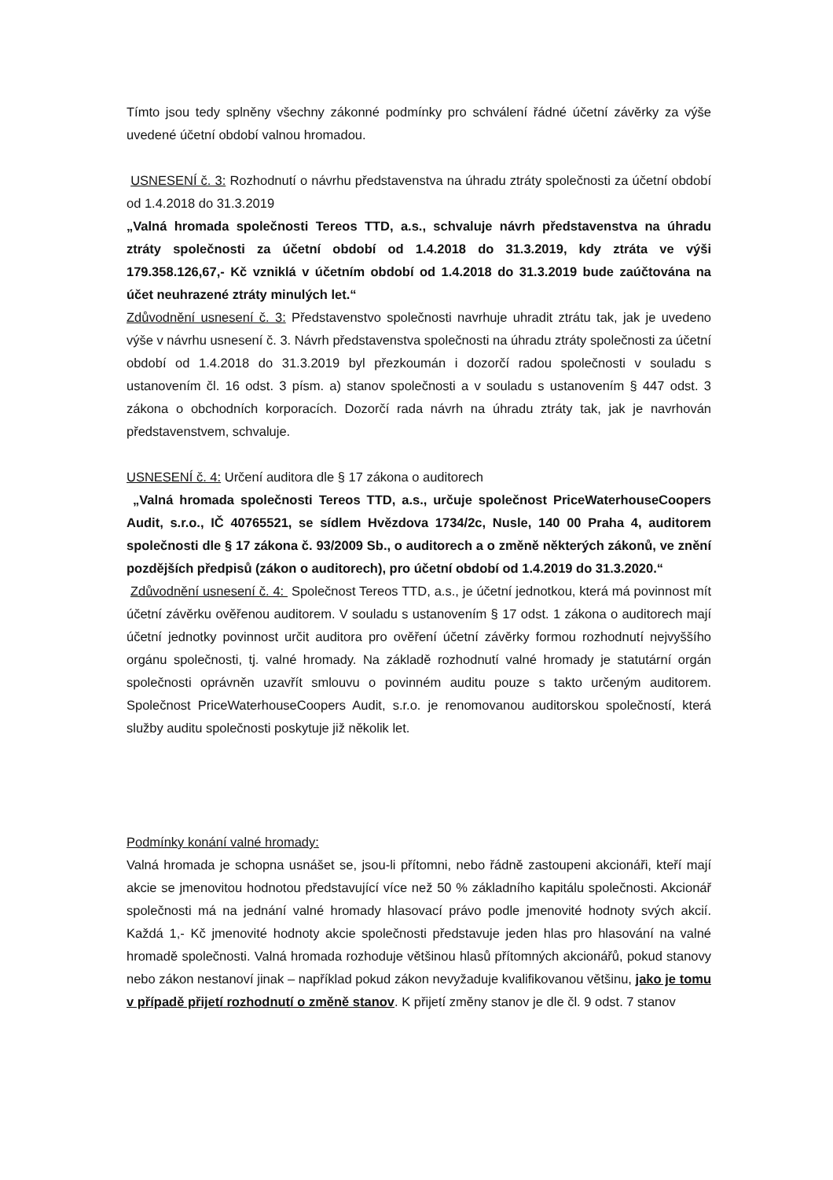Tímto jsou tedy splněny všechny zákonné podmínky pro schválení řádné účetní závěrky za výše uvedené účetní období valnou hromadou.
USNESENÍ č. 3: Rozhodnutí o návrhu představenstva na úhradu ztráty společnosti za účetní období od 1.4.2018 do 31.3.2019
„Valná hromada společnosti Tereos TTD, a.s., schvaluje návrh představenstva na úhradu ztráty společnosti za účetní období od 1.4.2018 do 31.3.2019, kdy ztráta ve výši 179.358.126,67,- Kč vzniklá v účetním období od 1.4.2018 do 31.3.2019 bude zaúčtována na účet neuhrazené ztráty minulých let.“
Zdůvodnění usnesení č. 3: Představenstvo společnosti navrhuje uhradit ztrátu tak, jak je uvedeno výše v návrhu usnesení č. 3. Návrh představenstva společnosti na úhradu ztráty společnosti za účetní období od 1.4.2018 do 31.3.2019 byl přezkoumán i dozorčí radou společnosti v souladu s ustanovením čl. 16 odst. 3 písm. a) stanov společnosti a v souladu s ustanovením § 447 odst. 3 zákona o obchodních korporacích. Dozorčí rada návrh na úhradu ztráty tak, jak je navrhován představenstvem, schvaluje.
USNESENÍ č. 4: Určení auditora dle § 17 zákona o auditorech
„Valná hromada společnosti Tereos TTD, a.s., určuje společnost PriceWaterhouseCoopers Audit, s.r.o., IČ 40765521, se sídlem Hvězdova 1734/2c, Nusle, 140 00 Praha 4, auditorem společnosti dle § 17 zákona č. 93/2009 Sb., o auditorech a o změně některých zákonů, ve znění pozdějších předpisů (zákon o auditorech), pro účetní období od 1.4.2019 do 31.3.2020.“
Zdůvodnění usnesení č. 4: Společnost Tereos TTD, a.s., je účetní jednotkou, která má povinnost mít účetní závěrku ověřenou auditorem. V souladu s ustanovením § 17 odst. 1 zákona o auditorech mají účetní jednotky povinnost určit auditora pro ověření účetní závěrky formou rozhodnutí nejvyššího orgánu společnosti, tj. valné hromady. Na základě rozhodnutí valné hromady je statutární orgán společnosti oprávněn uzavřít smlouvu o povinném auditu pouze s takto určeným auditorem. Společnost PriceWaterhouseCoopers Audit, s.r.o. je renomovanou auditorskou společností, která služby auditu společnosti poskytuje již několik let.
Podmínky konání valné hromady:
Valná hromada je schopna usnášet se, jsou-li přítomni, nebo řádně zastoupeni akcionáři, kteří mají akcie se jmenovitou hodnotou představující více než 50 % základního kapitálu společnosti. Akcionář společnosti má na jednání valné hromady hlasovací právo podle jmenovité hodnoty svých akcií. Každá 1,- Kč jmenovité hodnoty akcie společnosti představuje jeden hlas pro hlasování na valné hromadě společnosti. Valná hromada rozhoduje většinou hlasů přítomných akcionářů, pokud stanovy nebo zákon nestanoví jinak – například pokud zákon nevyžaduje kvalifikovanou většinu, jako je tomu v případě přijetí rozhodnutí o změně stanov. K přijetí změny stanov je dle čl. 9 odst. 7 stanov